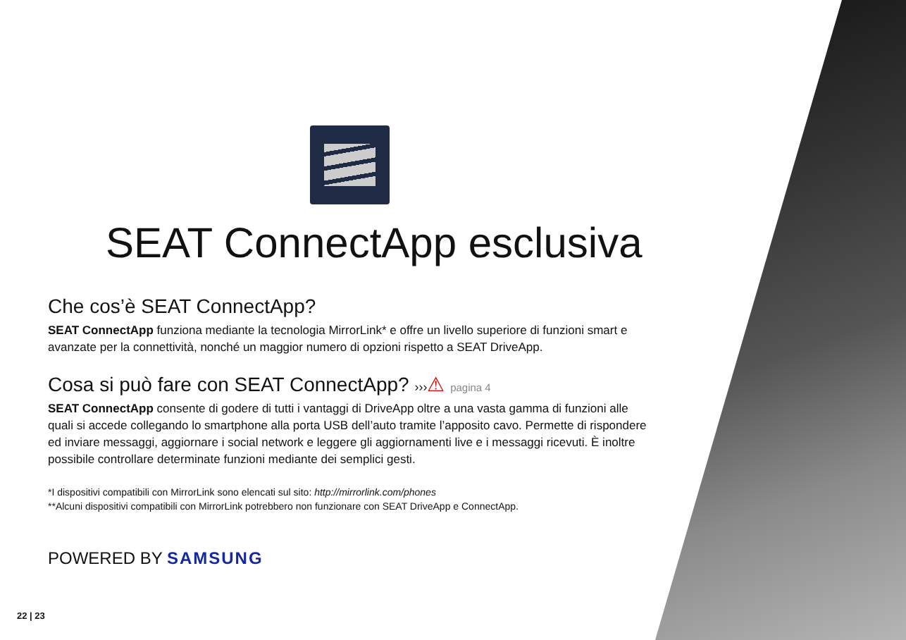SEAT ConnectApp esclusiva
Che cos’è SEAT ConnectApp?
SEAT ConnectApp funziona mediante la tecnologia MirrorLink* e offre un livello superiore di funzioni smart e avanzate per la connettività, nonché un maggior numero di opzioni rispetto a SEAT DriveApp.
Cosa si può fare con SEAT ConnectApp? ›››⚠ pagina 4
SEAT ConnectApp consente di godere di tutti i vantaggi di DriveApp oltre a una vasta gamma di funzioni alle quali si accede collegando lo smartphone alla porta USB dell’auto tramite l’apposito cavo. Permette di rispondere ed inviare messaggi, aggiornare i social network e leggere gli aggiornamenti live e i messaggi ricevuti. È inoltre possibile controllare determinate funzioni mediante dei semplici gesti.
*I dispositivi compatibili con MirrorLink sono elencati sul sito: http://mirrorlink.com/phones
**Alcuni dispositivi compatibili con MirrorLink potrebbero non funzionare con SEAT DriveApp e ConnectApp.
POWERED BY SAMSUNG
22 | 23